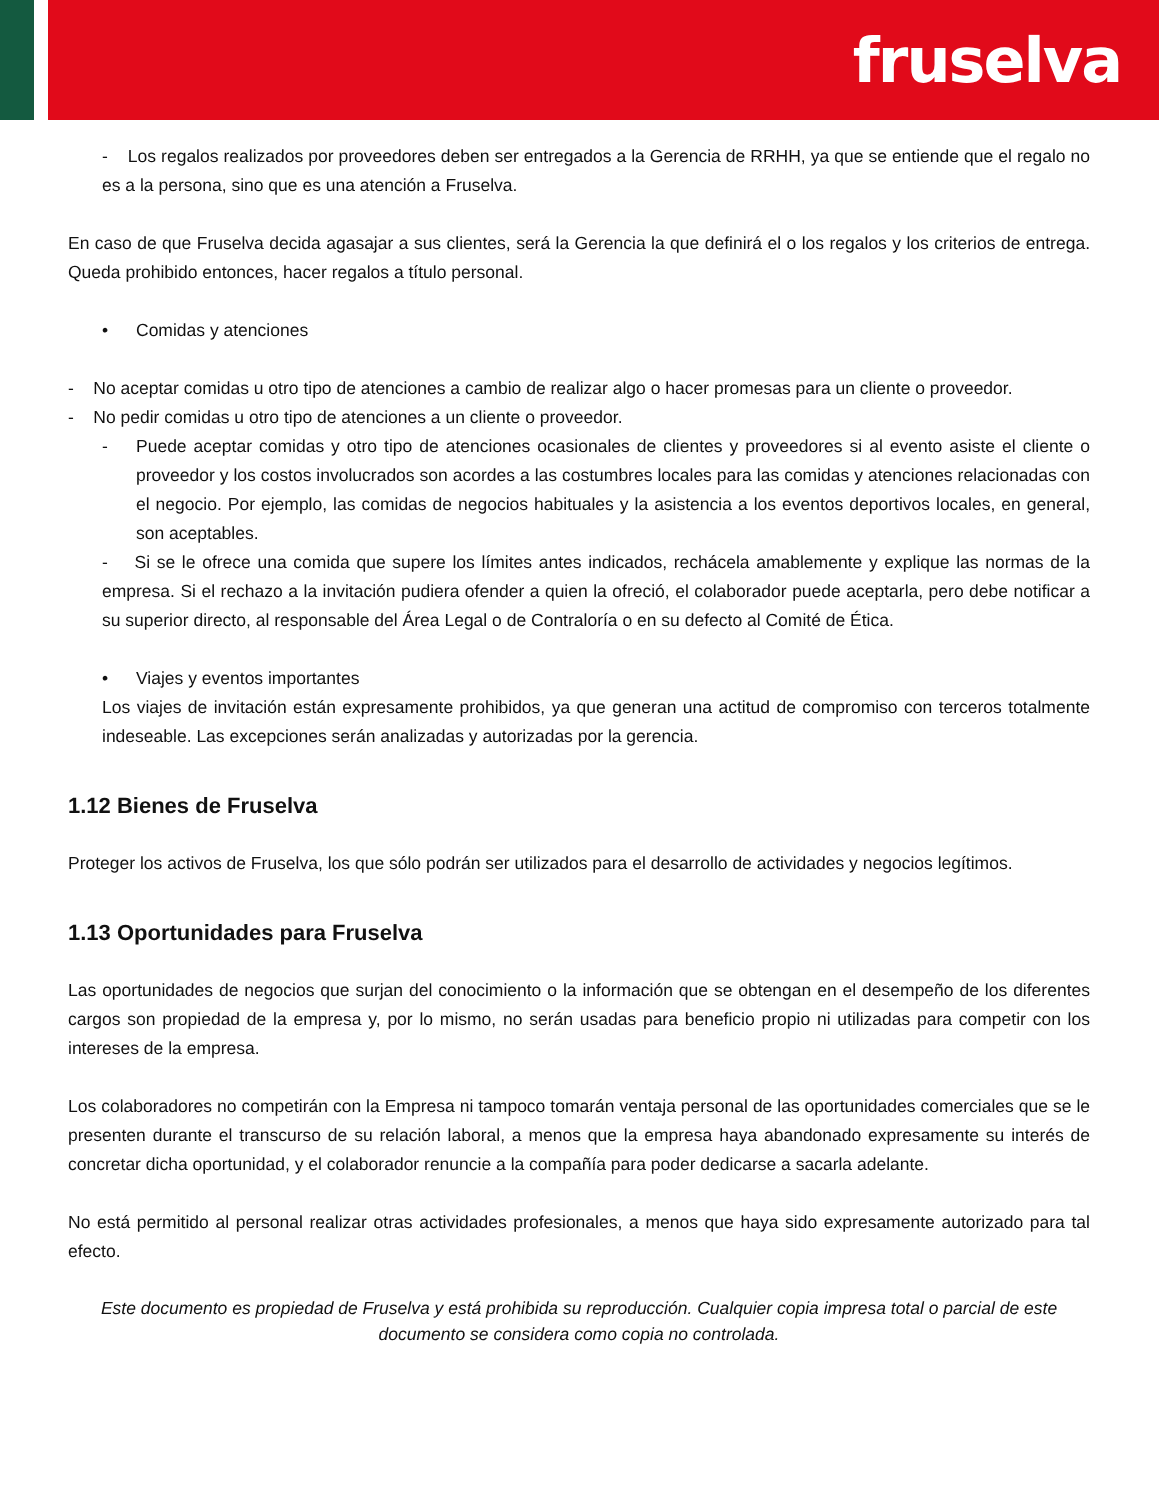fruselva
- Los regalos realizados por proveedores deben ser entregados a la Gerencia de RRHH, ya que se entiende que el regalo no es a la persona, sino que es una atención a Fruselva.
En caso de que Fruselva decida agasajar a sus clientes, será la Gerencia la que definirá el o los regalos y los criterios de entrega. Queda prohibido entonces, hacer regalos a título personal.
• Comidas y atenciones
- No aceptar comidas u otro tipo de atenciones a cambio de realizar algo o hacer promesas para un cliente o proveedor.
- No pedir comidas u otro tipo de atenciones a un cliente o proveedor.
- Puede aceptar comidas y otro tipo de atenciones ocasionales de clientes y proveedores si al evento asiste el cliente o proveedor y los costos involucrados son acordes a las costumbres locales para las comidas y atenciones relacionadas con el negocio. Por ejemplo, las comidas de negocios habituales y la asistencia a los eventos deportivos locales, en general, son aceptables.
- Si se le ofrece una comida que supere los límites antes indicados, rechácela amablemente y explique las normas de la empresa. Si el rechazo a la invitación pudiera ofender a quien la ofreció, el colaborador puede aceptarla, pero debe notificar a su superior directo, al responsable del Área Legal o de Contraloría o en su defecto al Comité de Ética.
• Viajes y eventos importantes
Los viajes de invitación están expresamente prohibidos, ya que generan una actitud de compromiso con terceros totalmente indeseable. Las excepciones serán analizadas y autorizadas por la gerencia.
1.12 Bienes de Fruselva
Proteger los activos de Fruselva, los que sólo podrán ser utilizados para el desarrollo de actividades y negocios legítimos.
1.13 Oportunidades para Fruselva
Las oportunidades de negocios que surjan del conocimiento o la información que se obtengan en el desempeño de los diferentes cargos son propiedad de la empresa y, por lo mismo, no serán usadas para beneficio propio ni utilizadas para competir con los intereses de la empresa.
Los colaboradores no competirán con la Empresa ni tampoco tomarán ventaja personal de las oportunidades comerciales que se le presenten durante el transcurso de su relación laboral, a menos que la empresa haya abandonado expresamente su interés de concretar dicha oportunidad, y el colaborador renuncie a la compañía para poder dedicarse a sacarla adelante.
No está permitido al personal realizar otras actividades profesionales, a menos que haya sido expresamente autorizado para tal efecto.
Este documento es propiedad de Fruselva y está prohibida su reproducción. Cualquier copia impresa total o parcial de este documento se considera como copia no controlada.